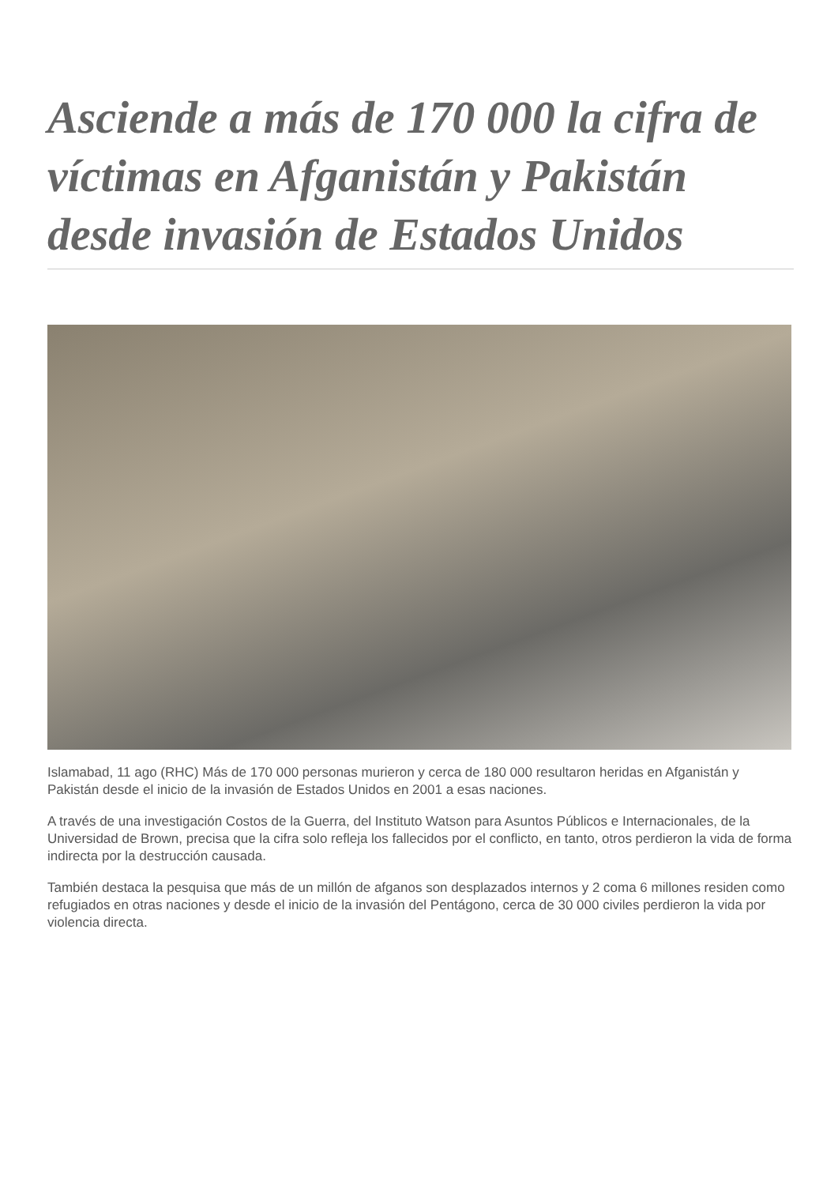Asciende a más de 170 000 la cifra de víctimas en Afganistán y Pakistán desde invasión de Estados Unidos
Islamabad, 11 ago (RHC) Más de 170 000 personas murieron y cerca de 180 000 resultaron heridas en Afganistán y Pakistán desde el inicio de la invasión de Estados Unidos en 2001 a esas naciones.
A través de una investigación Costos de la Guerra, del Instituto Watson para Asuntos Públicos e Internacionales, de la Universidad de Brown, precisa que la cifra solo refleja los fallecidos por el conflicto, en tanto, otros perdieron la vida de forma indirecta por la destrucción causada.
También destaca la pesquisa que más de un millón de afganos son desplazados internos y 2 coma 6 millones residen como refugiados en otras naciones y desde el inicio de la invasión del Pentágono, cerca de 30 000 civiles perdieron la vida por violencia directa.